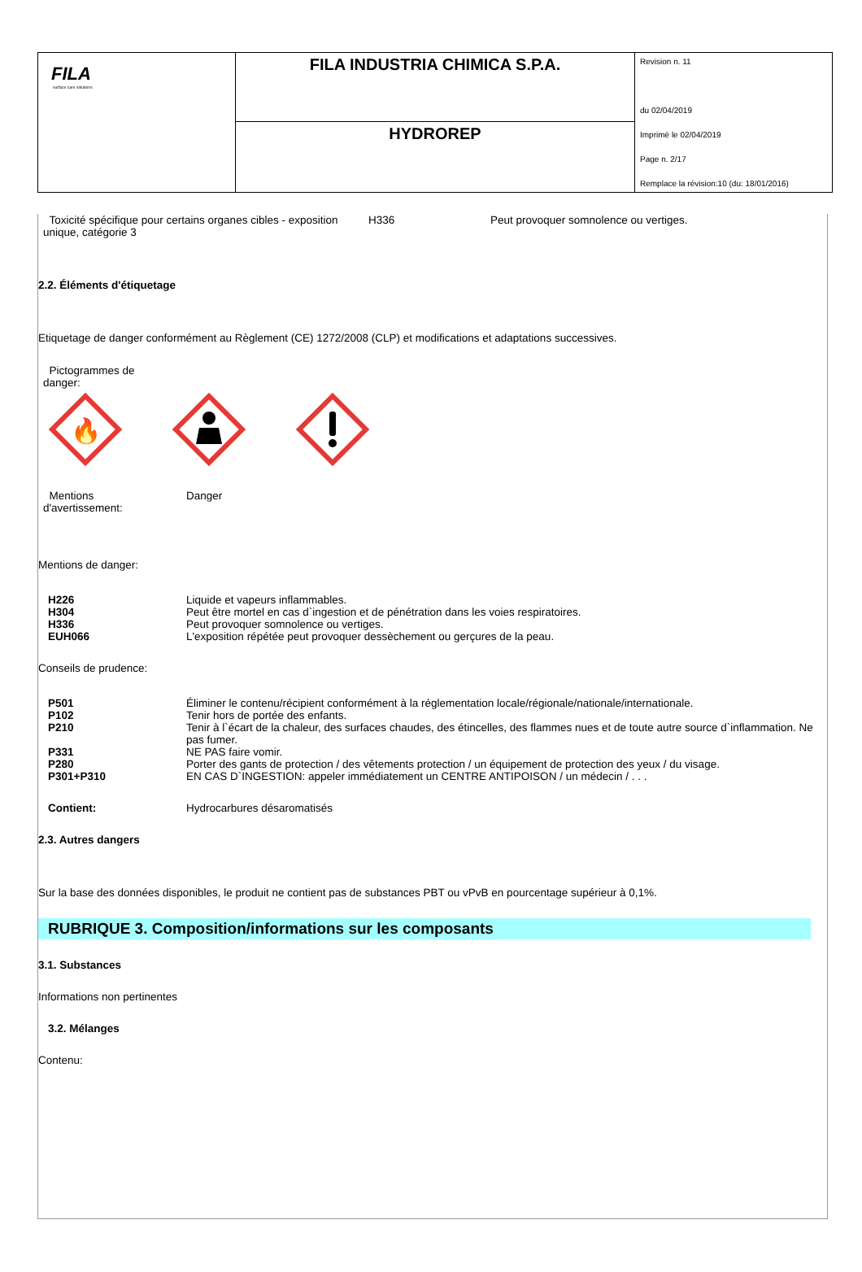| FILA surface care solutions | FILA INDUSTRIA CHIMICA S.P.A. | Revision n. 11 du 02/04/2019 Imprimè le 02/04/2019 Page n. 2/17 Remplace la révision:10 (du: 18/01/2016) |
| | HYDROREP | |
| Toxicité spécifique pour certains organes cibles - exposition unique, catégorie 3 | H336 | Peut provoquer somnolence ou vertiges. |
2.2. Éléments d'étiquetage
Etiquetage de danger conformément au Règlement (CE) 1272/2008 (CLP) et modifications et adaptations successives.
Pictogrammes de
danger:
🔥
| Mentions d'avertissement: | Danger |
Mentions de danger:
| H226 | Liquide et vapeurs inflammables. |
| H304 | Peut être mortel en cas d`ingestion et de pénétration dans les voies respiratoires. |
| H336 | Peut provoquer somnolence ou vertiges. |
| EUH066 | L'exposition répétée peut provoquer dessèchement ou gerçures de la peau. |
Conseils de prudence:
| P501 | Éliminer le contenu/récipient conformément à la réglementation locale/régionale/nationale/internationale. |
| P102 | Tenir hors de portée des enfants. |
| P210 | Tenir à l`écart de la chaleur, des surfaces chaudes, des étincelles, des flammes nues et de toute autre source d`inflammation. Ne pas fumer. |
| P331 | NE PAS faire vomir. |
| P280 | Porter des gants de protection / des vêtements protection / un équipement de protection des yeux / du visage. |
| P301+P310 | EN CAS D`INGESTION: appeler immédiatement un CENTRE ANTIPOISON / un médecin / . . . |
| Contient: | Hydrocarbures désaromatisés |
2.3. Autres dangers
Sur la base des données disponibles, le produit ne contient pas de substances PBT ou vPvB en pourcentage supérieur à 0,1%.
RUBRIQUE 3. Composition/informations sur les composants
3.1. Substances
Informations non pertinentes
3.2. Mélanges
Contenu: